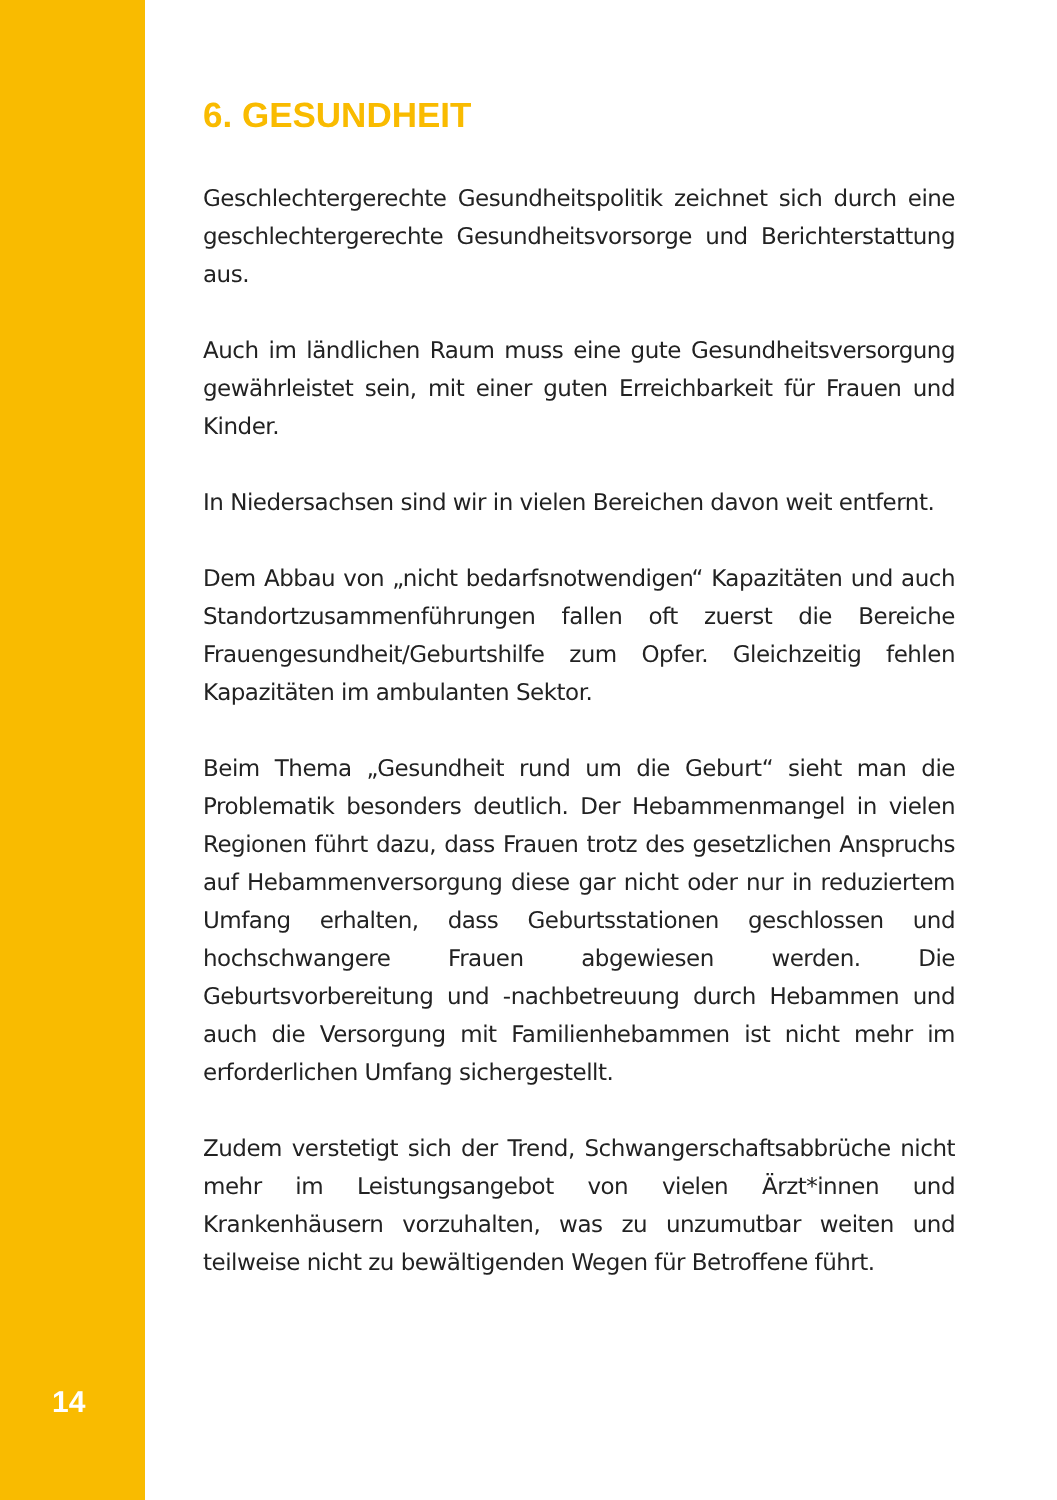6. GESUNDHEIT
Geschlechtergerechte Gesundheitspolitik zeichnet sich durch eine geschlechtergerechte Gesundheitsvorsorge und Berichterstattung aus.
Auch im ländlichen Raum muss eine gute Gesundheitsversorgung gewährleistet sein, mit einer guten Erreichbarkeit für Frauen und Kinder.
In Niedersachsen sind wir in vielen Bereichen davon weit entfernt.
Dem Abbau von „nicht bedarfsnotwendigen“ Kapazitäten und auch Standortzusammenführungen fallen oft zuerst die Bereiche Frauengesundheit/Geburtshilfe zum Opfer. Gleichzeitig fehlen Kapazitäten im ambulanten Sektor.
Beim Thema „Gesundheit rund um die Geburt“ sieht man die Problematik besonders deutlich. Der Hebammenmangel in vielen Regionen führt dazu, dass Frauen trotz des gesetzlichen Anspruchs auf Hebammenversorgung diese gar nicht oder nur in reduziertem Umfang erhalten, dass Geburtsstationen geschlossen und hochschwangere Frauen abgewiesen werden. Die Geburtsvorbereitung und -nachbetreuung durch Hebammen und auch die Versorgung mit Familienhebammen ist nicht mehr im erforderlichen Umfang sichergestellt.
Zudem verstetigt sich der Trend, Schwangerschaftsabbrüche nicht mehr im Leistungsangebot von vielen Ärzt*innen und Krankenhäusern vorzuhalten, was zu unzumutbar weiten und teilweise nicht zu bewältigenden Wegen für Betroffene führt.
14